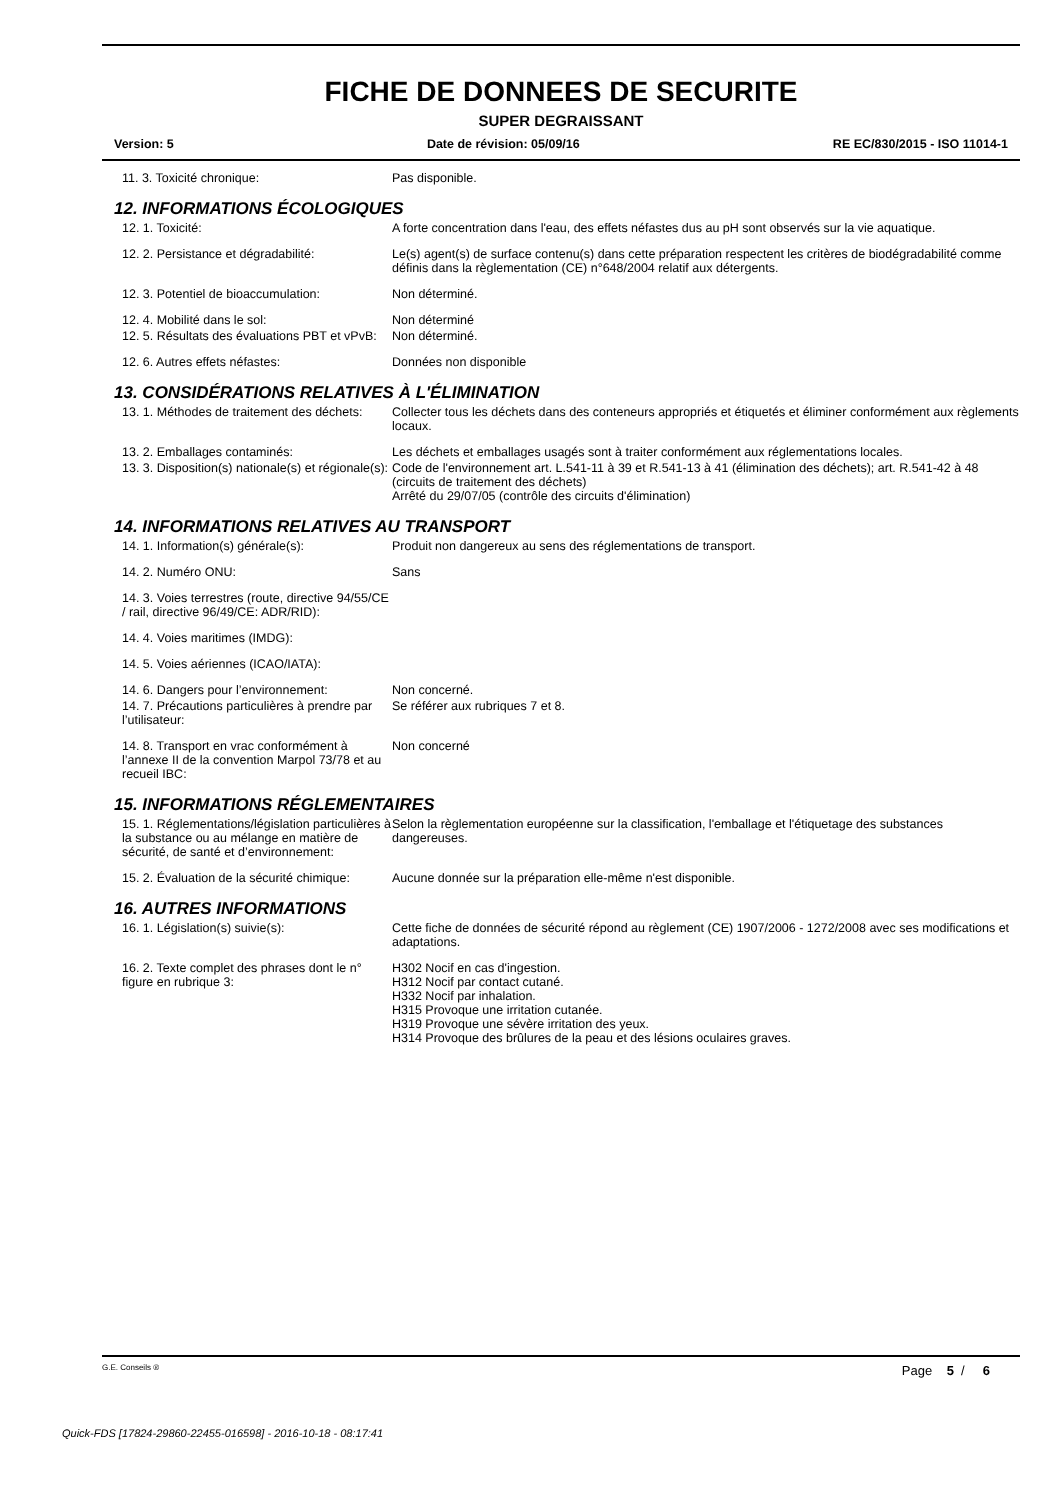FICHE DE DONNEES DE SECURITE
SUPER DEGRAISSANT
Version: 5 Date de révision: 05/09/16 RE EC/830/2015 - ISO 11014-1
11. 3. Toxicité chronique: Pas disponible.
12. INFORMATIONS ÉCOLOGIQUES
12. 1. Toxicité: A forte concentration dans l'eau, des effets néfastes dus au pH sont observés sur la vie aquatique.
12. 2. Persistance et dégradabilité: Le(s) agent(s) de surface contenu(s) dans cette préparation respectent les critères de biodégradabilité comme définis dans la règlementation (CE) n°648/2004 relatif aux détergents.
12. 3. Potentiel de bioaccumulation: Non déterminé.
12. 4. Mobilité dans le sol: Non déterminé
12. 5. Résultats des évaluations PBT et vPvB:
Non déterminé.
12. 6. Autres effets néfastes: Données non disponible
13. CONSIDÉRATIONS RELATIVES À L'ÉLIMINATION
13. 1. Méthodes de traitement des déchets:
Collecter tous les déchets dans des conteneurs appropriés et étiquetés et éliminer conformément aux règlements locaux.
13. 2. Emballages contaminés: Les déchets et emballages usagés sont à traiter conformément aux réglementations locales.
13. 3. Disposition(s) nationale(s) et régionale(s):
Code de l'environnement art. L.541-11 à 39 et R.541-13 à 41 (élimination des déchets); art. R.541-42 à 48 (circuits de traitement des déchets)
Arrêté du 29/07/05 (contrôle des circuits d'élimination)
14. INFORMATIONS RELATIVES AU TRANSPORT
14. 1. Information(s) générale(s): Produit non dangereux au sens des réglementations de transport.
14. 2. Numéro ONU: Sans
14. 3. Voies terrestres (route, directive 94/55/CE / rail, directive 96/49/CE: ADR/RID):
14. 4. Voies maritimes (IMDG):
14. 5. Voies aériennes (ICAO/IATA):
14. 6. Dangers pour l’environnement: Non concerné.
14. 7. Précautions particulières à prendre par l’utilisateur:
Se référer aux rubriques 7 et 8.
14. 8. Transport en vrac conformément à l’annexe II de la convention Marpol 73/78 et au recueil IBC:
Non concerné
15. INFORMATIONS RÉGLEMENTAIRES
15. 1. Réglementations/législation particulières à la substance ou au mélange en matière de sécurité, de santé et d’environnement:
Selon la règlementation européenne sur la classification, l'emballage et l'étiquetage des substances dangereuses.
15. 2. Évaluation de la sécurité chimique:
Aucune donnée sur la préparation elle-même n'est disponible.
16. AUTRES INFORMATIONS
16. 1. Législation(s) suivie(s): Cette fiche de données de sécurité répond au règlement (CE) 1907/2006 - 1272/2008 avec ses modifications et adaptations.
16. 2. Texte complet des phrases dont le n° figure en rubrique 3:
H302 Nocif en cas d'ingestion.
H312 Nocif par contact cutané.
H332 Nocif par inhalation.
H315 Provoque une irritation cutanée.
H319 Provoque une sévère irritation des yeux.
H314 Provoque des brûlures de la peau et des lésions oculaires graves.
G.E. Conseils ® Page 5 / 6
Quick-FDS [17824-29860-22455-016598] - 2016-10-18 - 08:17:41